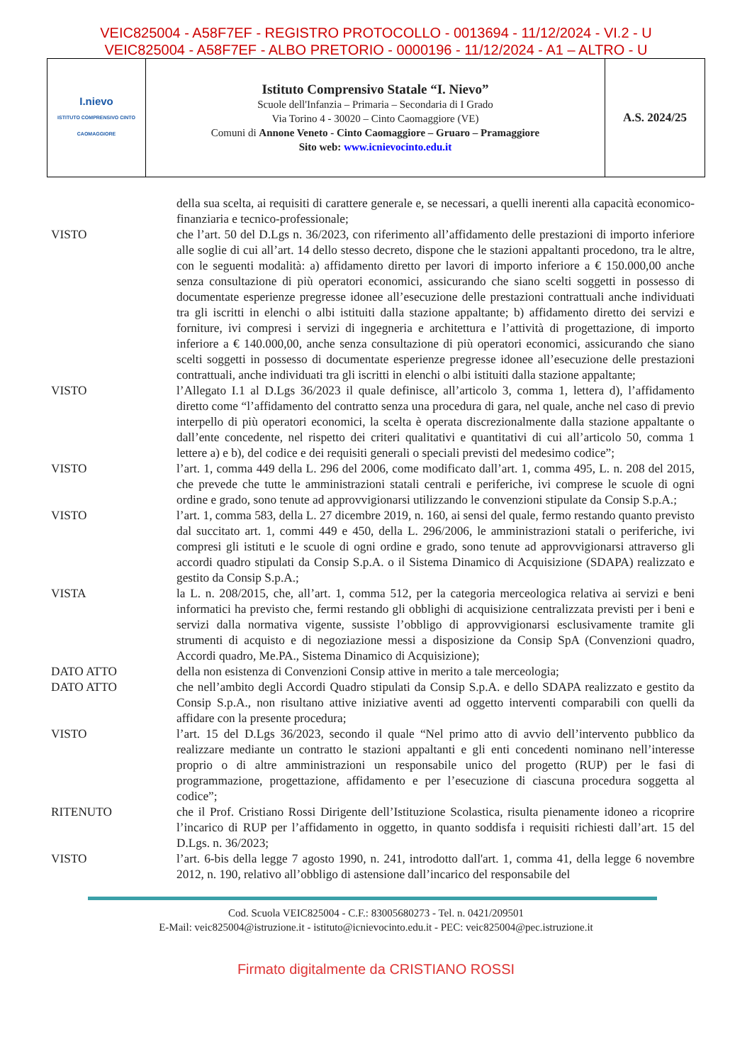VEIC825004 - A58F7EF - REGISTRO PROTOCOLLO - 0013694 - 11/12/2024 - VI.2 - U
VEIC825004 - A58F7EF - ALBO PRETORIO - 0000196 - 11/12/2024 - A1 – ALTRO - U
| I.nievo ISTITUTO COMPRENSIVO CINTO CAOMAGGIORE | Istituto Comprensivo Statale “I. Nievo” Scuole dell'Infanzia – Primaria – Secondaria di I Grado Via Torino 4 - 30020 – Cinto Caomaggiore (VE) Comuni di Annone Veneto - Cinto Caomaggiore – Gruaro – Pramaggiore Sito web: www.icnievocinto.edu.it | A.S. 2024/25 |
della sua scelta, ai requisiti di carattere generale e, se necessari, a quelli inerenti alla capacità economico-finanziaria e tecnico-professionale;
VISTO che l’art. 50 del D.Lgs n. 36/2023, con riferimento all’affidamento delle prestazioni di importo inferiore alle soglie di cui all’art. 14 dello stesso decreto, dispone che le stazioni appaltanti procedono, tra le altre, con le seguenti modalità: a) affidamento diretto per lavori di importo inferiore a € 150.000,00 anche senza consultazione di più operatori economici, assicurando che siano scelti soggetti in possesso di documentate esperienze pregresse idonee all’esecuzione delle prestazioni contrattuali anche individuati tra gli iscritti in elenchi o albi istituiti dalla stazione appaltante; b) affidamento diretto dei servizi e forniture, ivi compresi i servizi di ingegneria e architettura e l’attività di progettazione, di importo inferiore a € 140.000,00, anche senza consultazione di più operatori economici, assicurando che siano scelti soggetti in possesso di documentate esperienze pregresse idonee all’esecuzione delle prestazioni contrattuali, anche individuati tra gli iscritti in elenchi o albi istituiti dalla stazione appaltante;
VISTO l’Allegato I.1 al D.Lgs 36/2023 il quale definisce, all’articolo 3, comma 1, lettera d), l’affidamento diretto come “l’affidamento del contratto senza una procedura di gara, nel quale, anche nel caso di previo interpello di più operatori economici, la scelta è operata discrezionalmente dalla stazione appaltante o dall’ente concedente, nel rispetto dei criteri qualitativi e quantitativi di cui all’articolo 50, comma 1 lettere a) e b), del codice e dei requisiti generali o speciali previsti del medesimo codice”;
VISTO l’art. 1, comma 449 della L. 296 del 2006, come modificato dall’art. 1, comma 495, L. n. 208 del 2015, che prevede che tutte le amministrazioni statali centrali e periferiche, ivi comprese le scuole di ogni ordine e grado, sono tenute ad approvvigionarsi utilizzando le convenzioni stipulate da Consip S.p.A.;
VISTO l’art. 1, comma 583, della L. 27 dicembre 2019, n. 160, ai sensi del quale, fermo restando quanto previsto dal succitato art. 1, commi 449 e 450, della L. 296/2006, le amministrazioni statali o periferiche, ivi compresi gli istituti e le scuole di ogni ordine e grado, sono tenute ad approvvigionarsi attraverso gli accordi quadro stipulati da Consip S.p.A. o il Sistema Dinamico di Acquisizione (SDAPA) realizzato e gestito da Consip S.p.A.;
VISTA la L. n. 208/2015, che, all’art. 1, comma 512, per la categoria merceologica relativa ai servizi e beni informatici ha previsto che, fermi restando gli obblighi di acquisizione centralizzata previsti per i beni e servizi dalla normativa vigente, sussiste l’obbligo di approvvigionarsi esclusivamente tramite gli strumenti di acquisto e di negoziazione messi a disposizione da Consip SpA (Convenzioni quadro, Accordi quadro, Me.PA., Sistema Dinamico di Acquisizione);
DATO ATTO della non esistenza di Convenzioni Consip attive in merito a tale merceologia;
DATO ATTO che nell’ambito degli Accordi Quadro stipulati da Consip S.p.A. e dello SDAPA realizzato e gestito da Consip S.p.A., non risultano attive iniziative aventi ad oggetto interventi comparabili con quelli da affidare con la presente procedura;
VISTO l’art. 15 del D.Lgs 36/2023, secondo il quale “Nel primo atto di avvio dell’intervento pubblico da realizzare mediante un contratto le stazioni appaltanti e gli enti concedenti nominano nell’interesse proprio o di altre amministrazioni un responsabile unico del progetto (RUP) per le fasi di programmazione, progettazione, affidamento e per l’esecuzione di ciascuna procedura soggetta al codice”;
RITENUTO che il Prof. Cristiano Rossi Dirigente dell’Istituzione Scolastica, risulta pienamente idoneo a ricoprire l’incarico di RUP per l’affidamento in oggetto, in quanto soddisfa i requisiti richiesti dall’art. 15 del D.Lgs. n. 36/2023;
VISTO l’art. 6-bis della legge 7 agosto 1990, n. 241, introdotto dall'art. 1, comma 41, della legge 6 novembre 2012, n. 190, relativo all’obbligo di astensione dall’incarico del responsabile del
Cod. Scuola VEIC825004 - C.F.: 83005680273 - Tel. n. 0421/209501
E-Mail: veic825004@istruzione.it - istituto@icnievocinto.edu.it - PEC: veic825004@pec.istruzione.it
Firmato digitalmente da CRISTIANO ROSSI